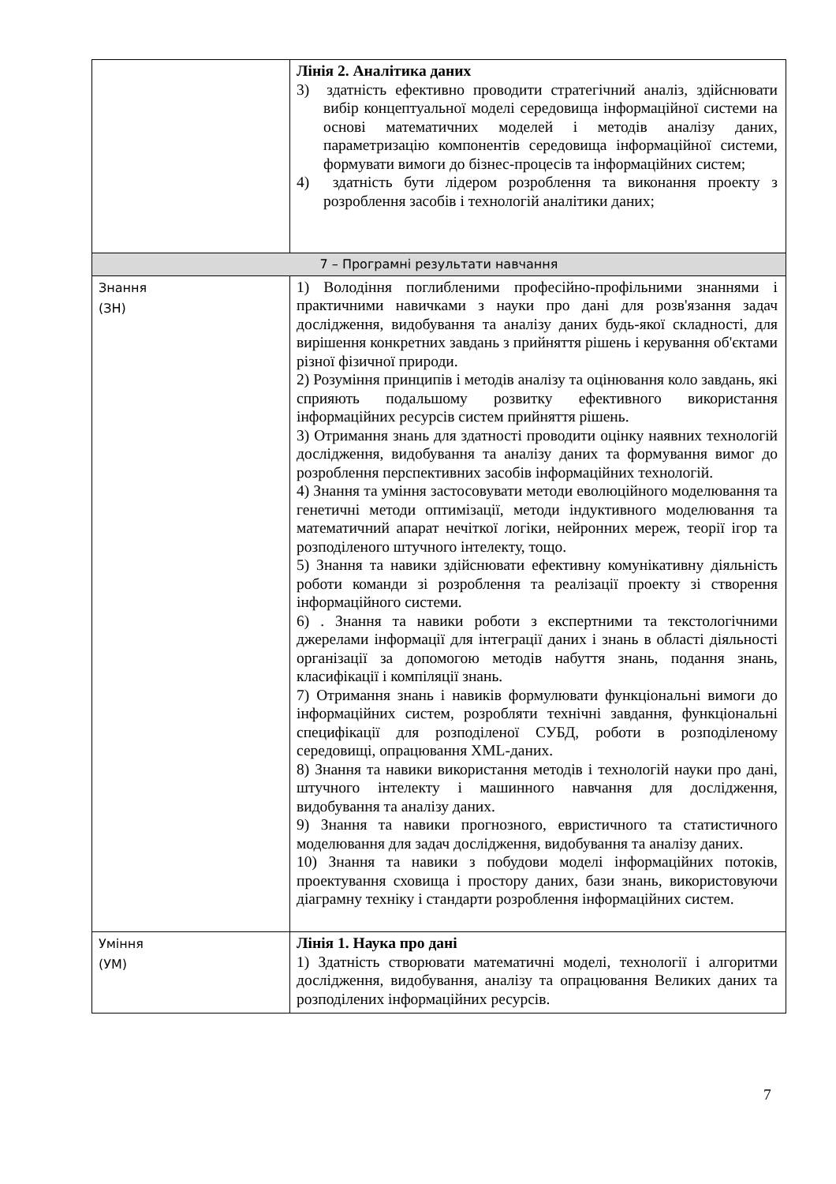| | Лінія 2. Аналітика даних 3) здатність ефективно проводити стратегічний аналіз, здійснювати вибір концептуальної моделі середовища інформаційної системи на основі математичних моделей і методів аналізу даних, параметризацію компонентів середовища інформаційної системи, формувати вимоги до бізнес-процесів та інформаційних систем; 4) здатність бути лідером розроблення та виконання проекту з розроблення засобів і технологій аналітики даних; |
| 7 – Програмні результати навчання | |
| Знання (ЗН) | 1) Володіння поглибленими професійно-профільними знаннями і практичними навичками з науки про дані для розв'язання задач дослідження, видобування та аналізу даних будь-якої складності, для вирішення конкретних завдань з прийняття рішень і керування об'єктами різної фізичної природи. 2) Розуміння принципів і методів аналізу та оцінювання коло завдань, які сприяють подальшому розвитку ефективного використання інформаційних ресурсів систем прийняття рішень. 3) Отримання знань для здатності проводити оцінку наявних технологій дослідження, видобування та аналізу даних та формування вимог до розроблення перспективних засобів інформаційних технологій. 4) Знання та уміння застосовувати методи еволюційного моделювання та генетичні методи оптимізації, методи індуктивного моделювання та математичний апарат нечіткої логіки, нейронних мереж, теорії ігор та розподіленого штучного інтелекту, тощо. 5) Знання та навики здійснювати ефективну комунікативну діяльність роботи команди зі розроблення та реалізації проекту зі створення інформаційного системи. 6) . Знання та навики роботи з експертними та текстологічними джерелами інформації для інтеграції даних і знань в області діяльності організації за допомогою методів набуття знань, подання знань, класифікації і компіляції знань. 7) Отримання знань і навиків формулювати функціональні вимоги до інформаційних систем, розробляти технічні завдання, функціональні специфікації для розподіленої СУБД, роботи в розподіленому середовищі, опрацювання XML-даних. 8) Знання та навики використання методів і технологій науки про дані, штучного інтелекту і машинного навчання для дослідження, видобування та аналізу даних. 9) Знання та навики прогнозного, евристичного та статистичного моделювання для задач дослідження, видобування та аналізу даних. 10) Знання та навики з побудови моделі інформаційних потоків, проектування сховища і простору даних, бази знань, використовуючи діаграмну техніку і стандарти розроблення інформаційних систем. |
| Уміння (УМ) | Лінія 1. Наука про дані 1) Здатність створювати математичні моделі, технології і алгоритми дослідження, видобування, аналізу та опрацювання Великих даних та розподілених інформаційних ресурсів. |
7